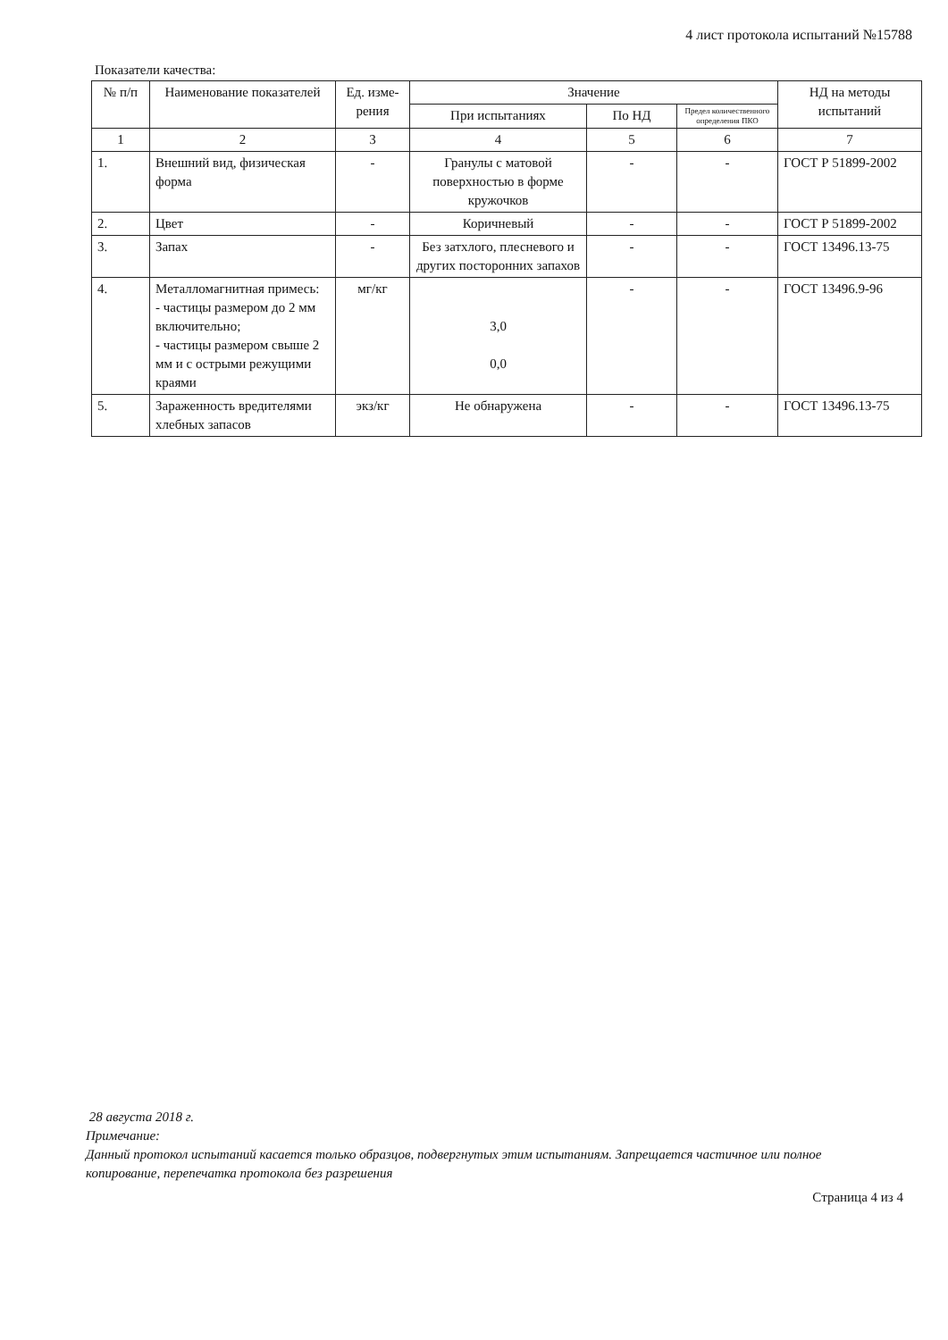4 лист протокола испытаний №15788
Показатели качества:
| № п/п | Наименование показателей | Ед. изме-рения | Значение | | | НД на методы испытаний |
| --- | --- | --- | --- | --- | --- | --- |
| | | | При испытаниях | По НД | Предел количественного определения ПКО | |
| 1 | 2 | 3 | 4 | 5 | 6 | 7 |
| 1. | Внешний вид, физическая форма | - | Гранулы с матовой поверхностью в форме кружочков | - | - | ГОСТ Р 51899-2002 |
| 2. | Цвет | - | Коричневый | - | - | ГОСТ Р 51899-2002 |
| 3. | Запах | - | Без затхлого, плесневого и других посторонних запахов | - | - | ГОСТ 13496.13-75 |
| 4. | Металломагнитная примесь: - частицы размером до 2 мм включительно; - частицы размером свыше 2 мм и с острыми режущими краями | мг/кг | 3,0 0,0 | - | - | ГОСТ 13496.9-96 |
| 5. | Зараженность вредителями хлебных запасов | экз/кг | Не обнаружена | - | - | ГОСТ 13496.13-75 |
28 августа 2018 г.
Примечание:
Данный протокол испытаний касается только образцов, подвергнутых этим испытаниям. Запрещается частичное или полное копирование, перепечатка протокола без разрешения
Страница 4 из 4